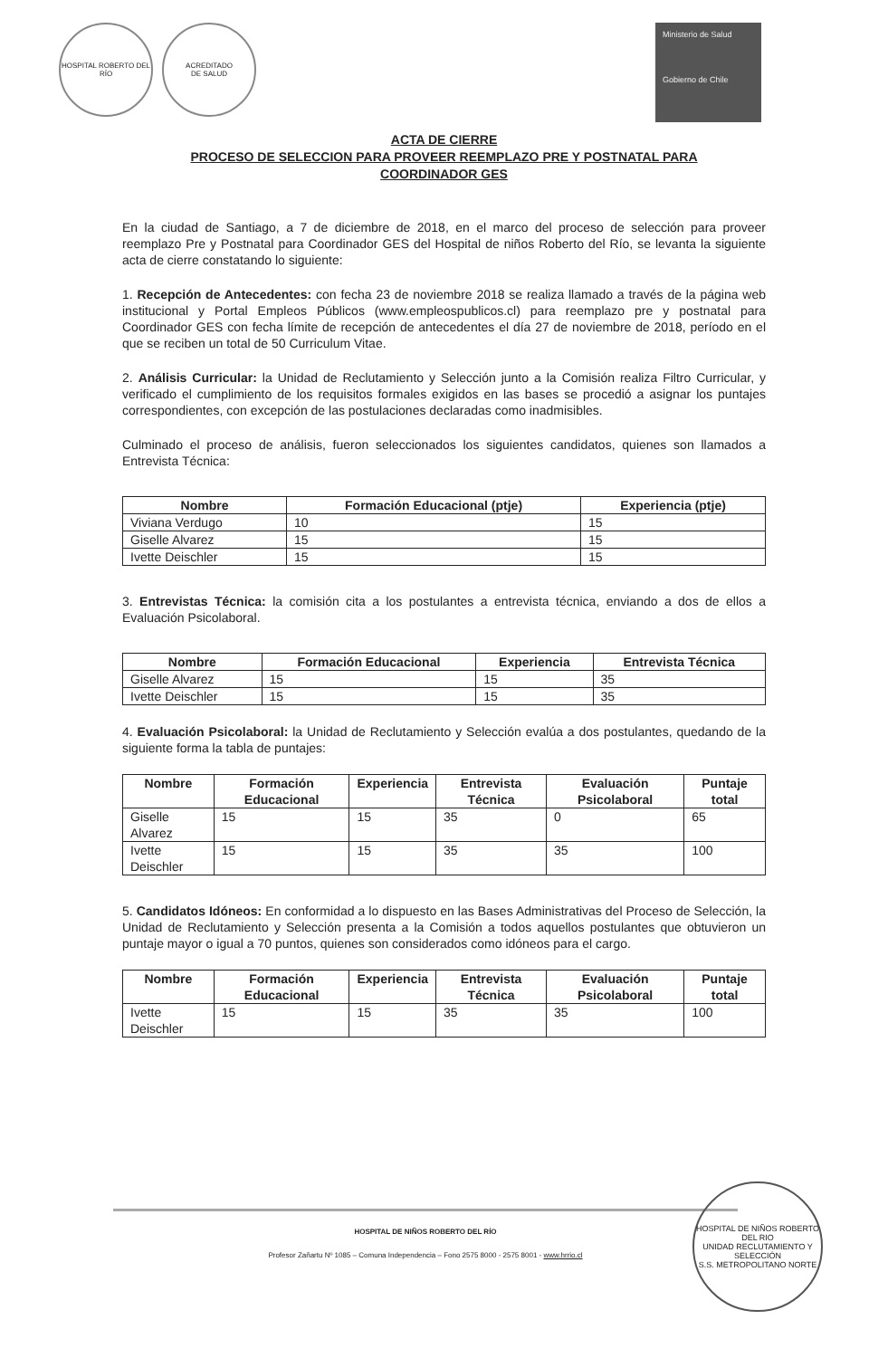HOSPITAL ROBERTO DEL RÍO ACREDITADO
DE SALUD
Ministerio de Salud
Gobierno de Chile
ACTA DE CIERRE
PROCESO DE SELECCION PARA PROVEER REEMPLAZO PRE Y POSTNATAL PARA
COORDINADOR GES
En la ciudad de Santiago, a 7 de diciembre de 2018, en el marco del proceso de selección para proveer reemplazo Pre y Postnatal para Coordinador GES del Hospital de niños Roberto del Río, se levanta la siguiente acta de cierre constatando lo siguiente:
1. Recepción de Antecedentes: con fecha 23 de noviembre 2018 se realiza llamado a través de la página web institucional y Portal Empleos Públicos (www.empleospublicos.cl) para reemplazo pre y postnatal para Coordinador GES con fecha límite de recepción de antecedentes el día 27 de noviembre de 2018, período en el que se reciben un total de 50 Curriculum Vitae.
2. Análisis Curricular: la Unidad de Reclutamiento y Selección junto a la Comisión realiza Filtro Curricular, y verificado el cumplimiento de los requisitos formales exigidos en las bases se procedió a asignar los puntajes correspondientes, con excepción de las postulaciones declaradas como inadmisibles.
Culminado el proceso de análisis, fueron seleccionados los siguientes candidatos, quienes son llamados a Entrevista Técnica:
| Nombre | Formación Educacional (ptje) | Experiencia (ptje) |
| --- | --- | --- |
| Viviana Verdugo | 10 | 15 |
| Giselle Alvarez | 15 | 15 |
| Ivette Deischler | 15 | 15 |
3. Entrevistas Técnica: la comisión cita a los postulantes a entrevista técnica, enviando a dos de ellos a Evaluación Psicolaboral.
| Nombre | Formación Educacional | Experiencia | Entrevista Técnica |
| --- | --- | --- | --- |
| Giselle Alvarez | 15 | 15 | 35 |
| Ivette Deischler | 15 | 15 | 35 |
4. Evaluación Psicolaboral: la Unidad de Reclutamiento y Selección evalúa a dos postulantes, quedando de la siguiente forma la tabla de puntajes:
| Nombre | Formación Educacional | Experiencia | Entrevista Técnica | Evaluación Psicolaboral | Puntaje total |
| --- | --- | --- | --- | --- | --- |
| Giselle Alvarez | 15 | 15 | 35 | 0 | 65 |
| Ivette Deischler | 15 | 15 | 35 | 35 | 100 |
5. Candidatos Idóneos: En conformidad a lo dispuesto en las Bases Administrativas del Proceso de Selección, la Unidad de Reclutamiento y Selección presenta a la Comisión a todos aquellos postulantes que obtuvieron un puntaje mayor o igual a 70 puntos, quienes son considerados como idóneos para el cargo.
| Nombre | Formación Educacional | Experiencia | Entrevista Técnica | Evaluación Psicolaboral | Puntaje total |
| --- | --- | --- | --- | --- | --- |
| Ivette Deischler | 15 | 15 | 35 | 35 | 100 |
HOSPITAL DE NIÑOS ROBERTO DEL RÍO
Profesor Zañartu Nº 1085 – Comuna Independencia – Fono 2575 8000 - 2575 8001 - www.hrrio.cl
HOSPITAL DE NIÑOS ROBERTO DEL RIO
UNIDAD RECLUTAMIENTO Y SELECCIÓN
S.S. METROPOLITANO NORTE